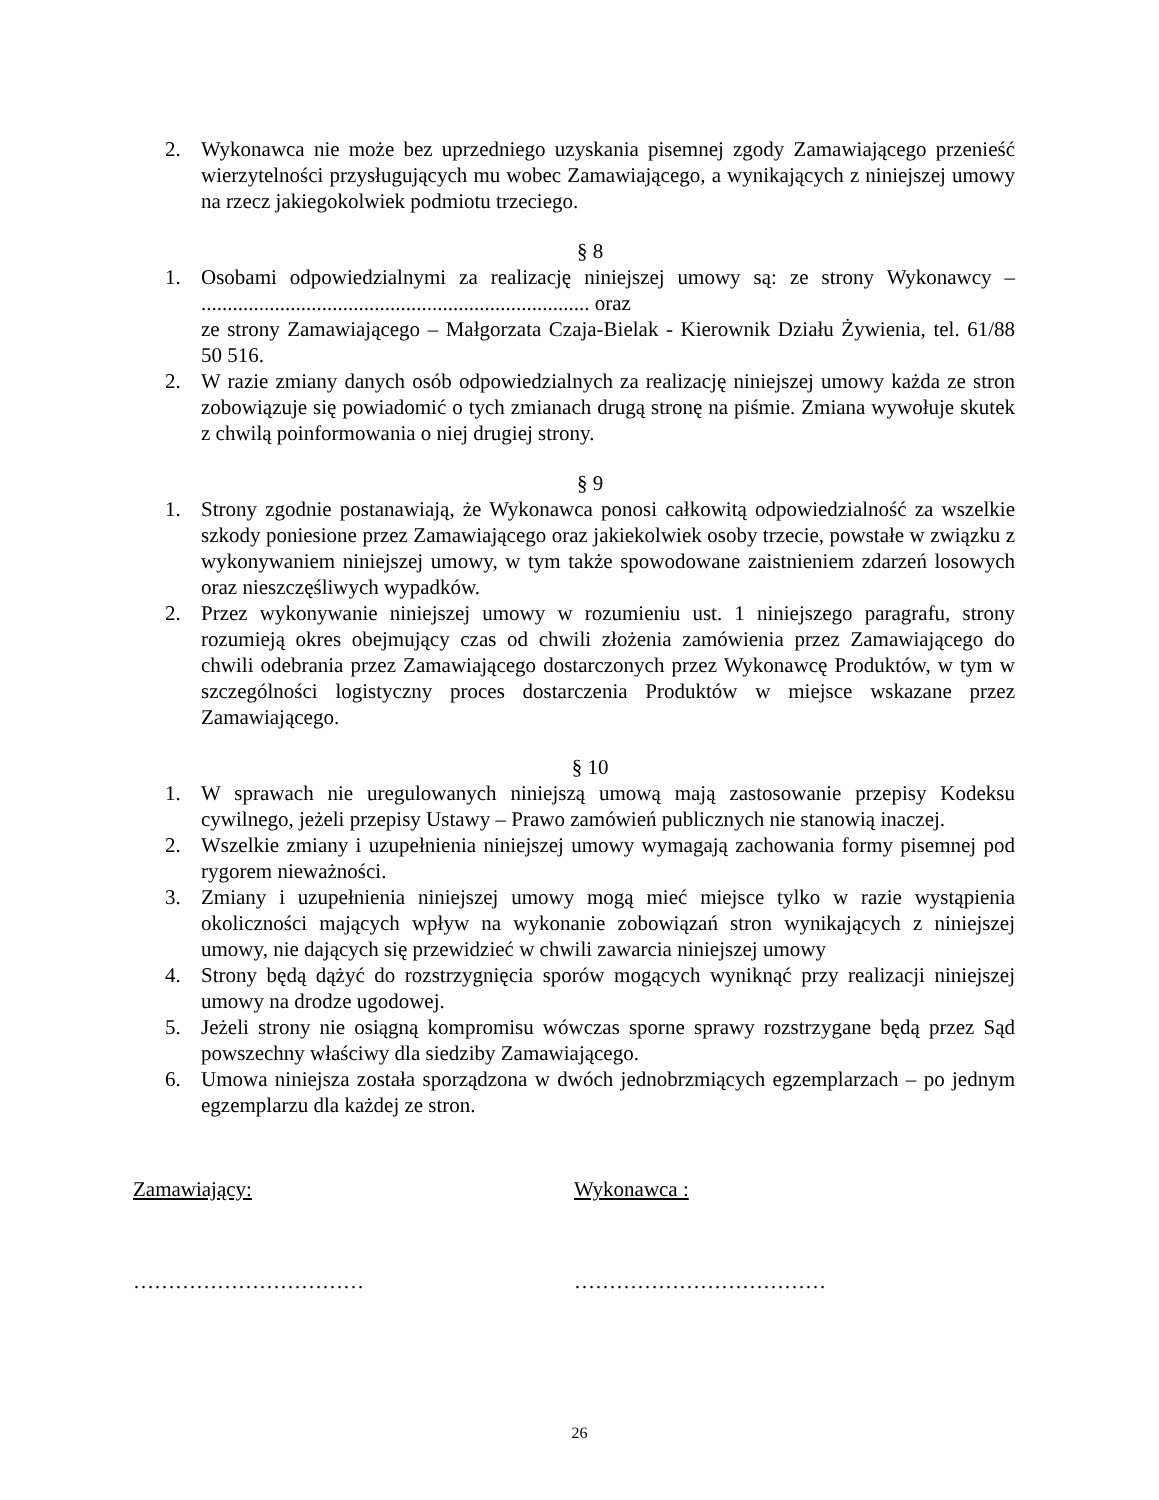2. Wykonawca nie może bez uprzedniego uzyskania pisemnej zgody Zamawiającego przenieść wierzytelności przysługujących mu wobec Zamawiającego, a wynikających z niniejszej umowy na rzecz jakiegokolwiek podmiotu trzeciego.
§ 8
1. Osobami odpowiedzialnymi za realizację niniejszej umowy są: ze strony Wykonawcy – .......................................................................... oraz
ze strony Zamawiającego – Małgorzata Czaja-Bielak - Kierownik Działu Żywienia, tel. 61/88 50 516.
2. W razie zmiany danych osób odpowiedzialnych za realizację niniejszej umowy każda ze stron zobowiązuje się powiadomić o tych zmianach drugą stronę na piśmie. Zmiana wywołuje skutek z chwilą poinformowania o niej drugiej strony.
§ 9
1. Strony zgodnie postanawiają, że Wykonawca ponosi całkowitą odpowiedzialność za wszelkie szkody poniesione przez Zamawiającego oraz jakiekolwiek osoby trzecie, powstałe w związku z wykonywaniem niniejszej umowy, w tym także spowodowane zaistnieniem zdarzeń losowych oraz nieszczęśliwych wypadków.
2. Przez wykonywanie niniejszej umowy w rozumieniu ust. 1 niniejszego paragrafu, strony rozumieją okres obejmujący czas od chwili złożenia zamówienia przez Zamawiającego do chwili odebrania przez Zamawiającego dostarczonych przez Wykonawcę Produktów, w tym w szczególności logistyczny proces dostarczenia Produktów w miejsce wskazane przez Zamawiającego.
§ 10
1. W sprawach nie uregulowanych niniejszą umową mają zastosowanie przepisy Kodeksu cywilnego, jeżeli przepisy Ustawy – Prawo zamówień publicznych nie stanowią inaczej.
2. Wszelkie zmiany i uzupełnienia niniejszej umowy wymagają zachowania formy pisemnej pod rygorem nieważności.
3. Zmiany i uzupełnienia niniejszej umowy mogą mieć miejsce tylko w razie wystąpienia okoliczności mających wpływ na wykonanie zobowiązań stron wynikających z niniejszej umowy, nie dających się przewidzieć w chwili zawarcia niniejszej umowy
4. Strony będą dążyć do rozstrzygnięcia sporów mogących wyniknąć przy realizacji niniejszej umowy na drodze ugodowej.
5. Jeżeli strony nie osiągną kompromisu wówczas sporne sprawy rozstrzygane będą przez Sąd powszechny właściwy dla siedziby Zamawiającego.
6. Umowa niniejsza została sporządzona w dwóch jednobrzmiących egzemplarzach – po jednym egzemplarzu dla każdej ze stron.
Zamawiający: Wykonawca :
…………………………… ………………………………
26